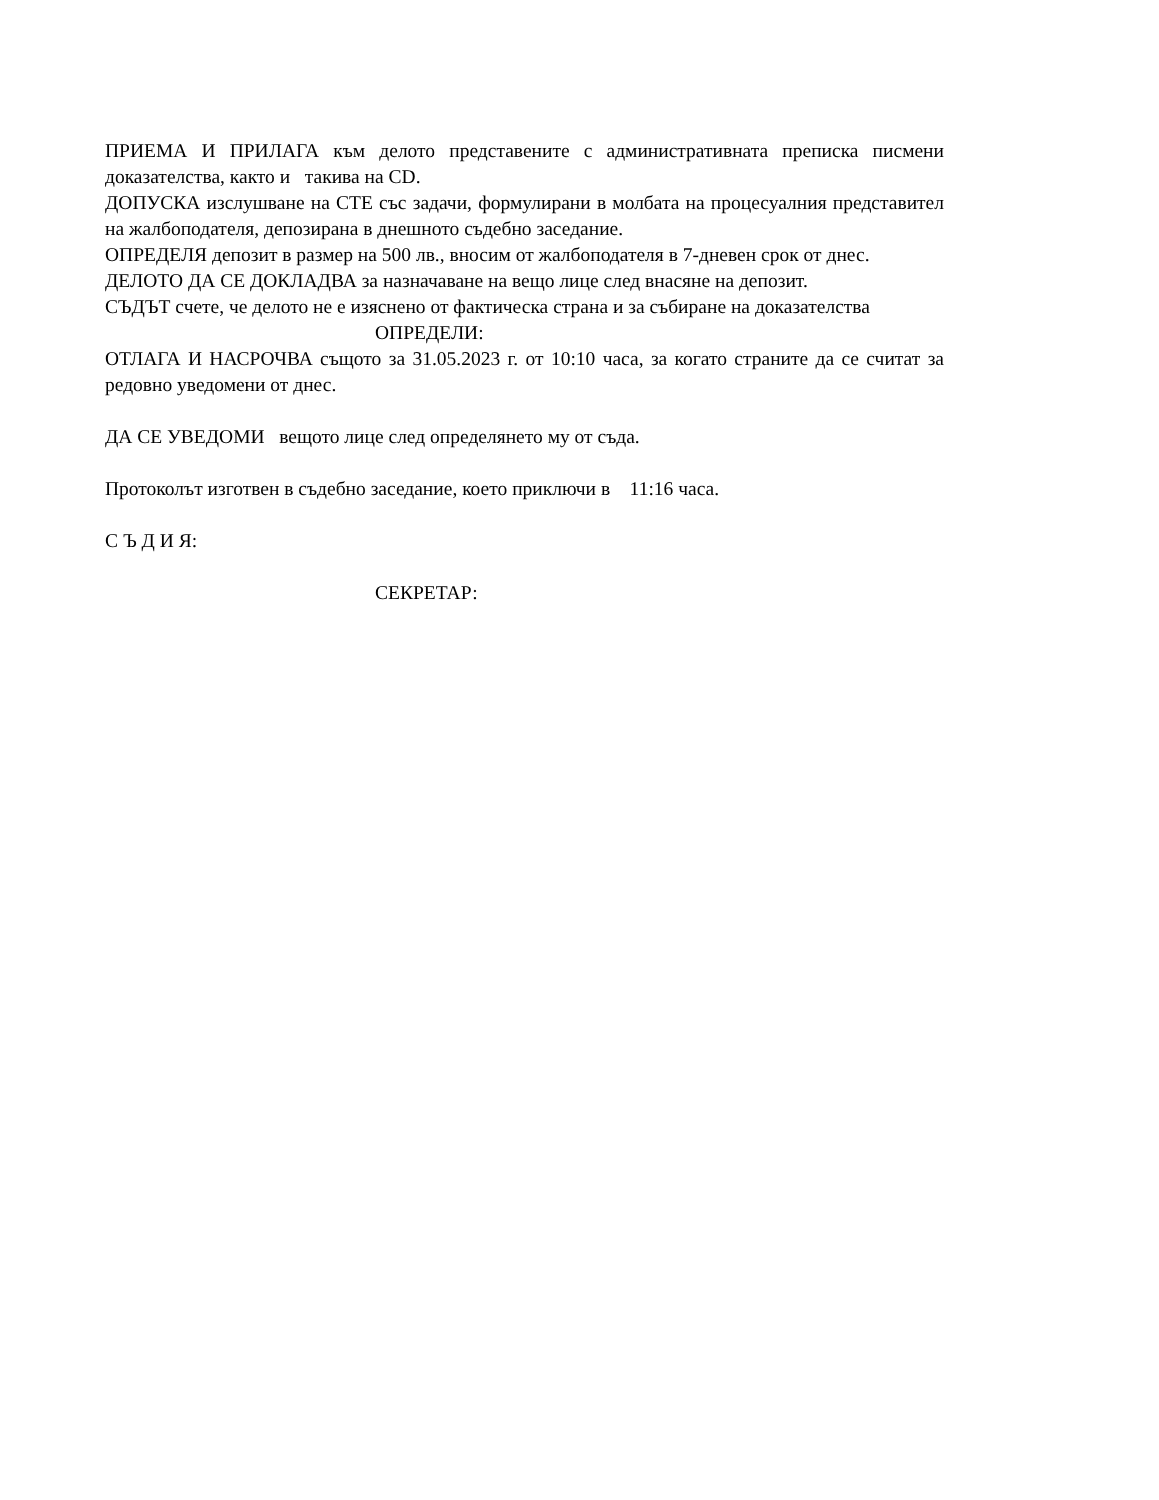ПРИЕМА И ПРИЛАГА към делото представените с административната преписка писмени доказателства, както и такива на CD.
ДОПУСКА изслушване на СТЕ със задачи, формулирани в молбата на процесуалния представител на жалбоподателя, депозирана в днешното съдебно заседание.
ОПРЕДЕЛЯ депозит в размер на 500 лв., вносим от жалбоподателя в 7-дневен срок от днес.
ДЕЛОТО ДА СЕ ДОКЛАДВА за назначаване на вещо лице след внасяне на депозит.
СЪДЪТ счете, че делото не е изяснено от фактическа страна и за събиране на доказателства
ОПРЕДЕЛИ:
ОТЛАГА И НАСРОЧВА същото за 31.05.2023 г. от 10:10 часа, за когато страните да се считат за редовно уведомени от днес.
ДА СЕ УВЕДОМИ вещото лице след определянето му от съда.
Протоколът изготвен в съдебно заседание, което приключи в 11:16 часа.
С Ъ Д И Я:
СЕКРЕТАР: